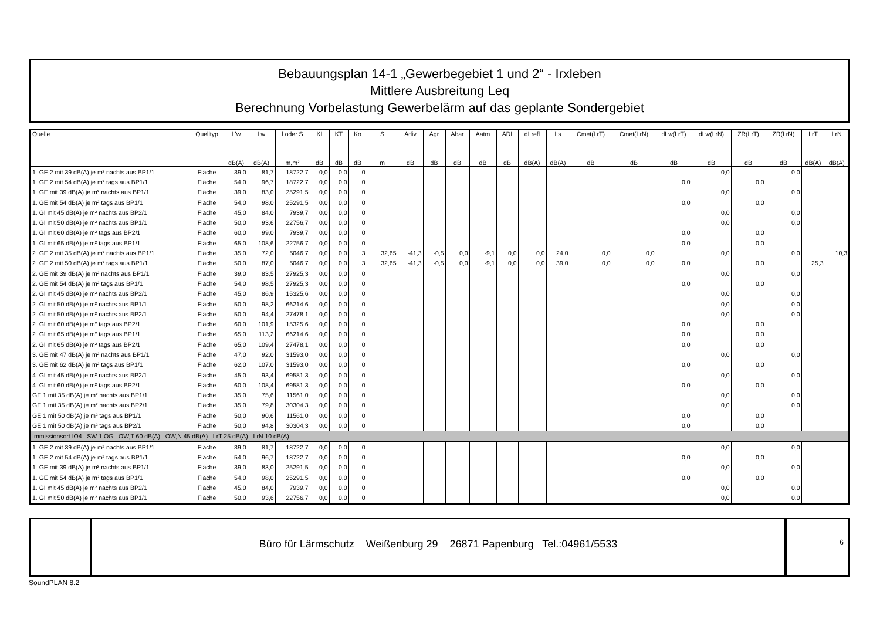Bebauungsplan 14-1 „Gewerbegebiet 1 und 2“ - Irxleben
Mittlere Ausbreitung Leq
Berechnung Vorbelastung Gewerbelärm auf das geplante Sondergebiet
| Quelle | Quelltyp | L'w | Lw | l oder S | KI | KT | Ko | S | Adiv | Agr | Abar | Aatm | ADI | dLrefl | Ls | Cmet(LrT) | Cmet(LrN) | dLw(LrT) | dLw(LrN) | ZR(LrT) | ZR(LrN) | LrT | LrN |
| --- | --- | --- | --- | --- | --- | --- | --- | --- | --- | --- | --- | --- | --- | --- | --- | --- | --- | --- | --- | --- | --- | --- | --- |
| | | dB(A) | dB(A) | m,m² | dB | dB | dB | m | dB | dB | dB | dB | dB | dB(A) | dB(A) | dB | dB | dB | dB | dB | dB | dB(A) | dB(A) |
| 1. GE 2 mit 39 dB(A) je m² nachts aus BP1/1 | Fläche | 39,0 | 81,7 | 18722,7 | 0,0 | 0,0 | 0 | | | | | | | | | | | | 0,0 | | 0,0 | | |
| 1. GE 2 mit 54 dB(A) je m² tags aus BP1/1 | Fläche | 54,0 | 96,7 | 18722,7 | 0,0 | 0,0 | 0 | | | | | | | | | | | 0,0 | | 0,0 | | | |
| 1. GE mit 39 dB(A) je m² nachts aus BP1/1 | Fläche | 39,0 | 83,0 | 25291,5 | 0,0 | 0,0 | 0 | | | | | | | | | | | | 0,0 | | 0,0 | | |
| 1. GE mit 54 dB(A) je m² tags aus BP1/1 | Fläche | 54,0 | 98,0 | 25291,5 | 0,0 | 0,0 | 0 | | | | | | | | | | | 0,0 | | 0,0 | | | |
| 1. GI mit 45 dB(A) je m² nachts aus BP2/1 | Fläche | 45,0 | 84,0 | 7939,7 | 0,0 | 0,0 | 0 | | | | | | | | | | | | 0,0 | | 0,0 | | |
| 1. GI mit 50 dB(A) je m² nachts aus BP1/1 | Fläche | 50,0 | 93,6 | 22756,7 | 0,0 | 0,0 | 0 | | | | | | | | | | | | 0,0 | | 0,0 | | |
| 1. GI mit 60 dB(A) je m² tags aus BP2/1 | Fläche | 60,0 | 99,0 | 7939,7 | 0,0 | 0,0 | 0 | | | | | | | | | | | 0,0 | | 0,0 | | | |
| 1. GI mit 65 dB(A) je m² tags aus BP1/1 | Fläche | 65,0 | 108,6 | 22756,7 | 0,0 | 0,0 | 0 | | | | | | | | | | | 0,0 | | 0,0 | | | |
| 2. GE 2 mit 35 dB(A) je m² nachts aus BP1/1 | Fläche | 35,0 | 72,0 | 5046,7 | 0,0 | 0,0 | 3 | 32,65 | -41,3 | -0,5 | 0,0 | -9,1 | 0,0 | 0,0 | 24,0 | 0,0 | 0,0 | | 0,0 | | 0,0 | | 10,3 |
| 2. GE 2 mit 50 dB(A) je m² tags aus BP1/1 | Fläche | 50,0 | 87,0 | 5046,7 | 0,0 | 0,0 | 3 | 32,65 | -41,3 | -0,5 | 0,0 | -9,1 | 0,0 | 0,0 | 39,0 | 0,0 | 0,0 | 0,0 | | 0,0 | | 25,3 | |
| 2. GE mit 39 dB(A) je m² nachts aus BP1/1 | Fläche | 39,0 | 83,5 | 27925,3 | 0,0 | 0,0 | 0 | | | | | | | | | | | | 0,0 | | 0,0 | | |
| 2. GE mit 54 dB(A) je m² tags aus BP1/1 | Fläche | 54,0 | 98,5 | 27925,3 | 0,0 | 0,0 | 0 | | | | | | | | | | | 0,0 | | 0,0 | | | |
| 2. GI mit 45 dB(A) je m² nachts aus BP2/1 | Fläche | 45,0 | 86,9 | 15325,6 | 0,0 | 0,0 | 0 | | | | | | | | | | | | 0,0 | | 0,0 | | |
| 2. GI mit 50 dB(A) je m² nachts aus BP1/1 | Fläche | 50,0 | 98,2 | 66214,6 | 0,0 | 0,0 | 0 | | | | | | | | | | | | 0,0 | | 0,0 | | |
| 2. GI mit 50 dB(A) je m² nachts aus BP2/1 | Fläche | 50,0 | 94,4 | 27478,1 | 0,0 | 0,0 | 0 | | | | | | | | | | | | 0,0 | | 0,0 | | |
| 2. GI mit 60 dB(A) je m² tags aus BP2/1 | Fläche | 60,0 | 101,9 | 15325,6 | 0,0 | 0,0 | 0 | | | | | | | | | | | 0,0 | | 0,0 | | | |
| 2. GI mit 65 dB(A) je m² tags aus BP1/1 | Fläche | 65,0 | 113,2 | 66214,6 | 0,0 | 0,0 | 0 | | | | | | | | | | | 0,0 | | 0,0 | | | |
| 2. GI mit 65 dB(A) je m² tags aus BP2/1 | Fläche | 65,0 | 109,4 | 27478,1 | 0,0 | 0,0 | 0 | | | | | | | | | | | 0,0 | | 0,0 | | | |
| 3. GE mit 47 dB(A) je m² nachts aus BP1/1 | Fläche | 47,0 | 92,0 | 31593,0 | 0,0 | 0,0 | 0 | | | | | | | | | | | | 0,0 | | 0,0 | | |
| 3. GE mit 62 dB(A) je m² tags aus BP1/1 | Fläche | 62,0 | 107,0 | 31593,0 | 0,0 | 0,0 | 0 | | | | | | | | | | | 0,0 | | 0,0 | | | |
| 4. GI mit 45 dB(A) je m² nachts aus BP2/1 | Fläche | 45,0 | 93,4 | 69581,3 | 0,0 | 0,0 | 0 | | | | | | | | | | | | 0,0 | | 0,0 | | |
| 4. GI mit 60 dB(A) je m² tags aus BP2/1 | Fläche | 60,0 | 108,4 | 69581,3 | 0,0 | 0,0 | 0 | | | | | | | | | | | 0,0 | | 0,0 | | | |
| GE 1 mit 35 dB(A) je m² nachts aus BP1/1 | Fläche | 35,0 | 75,6 | 11561,0 | 0,0 | 0,0 | 0 | | | | | | | | | | | | 0,0 | | 0,0 | | |
| GE 1 mit 35 dB(A) je m² nachts aus BP2/1 | Fläche | 35,0 | 79,8 | 30304,3 | 0,0 | 0,0 | 0 | | | | | | | | | | | | 0,0 | | 0,0 | | |
| GE 1 mit 50 dB(A) je m² tags aus BP1/1 | Fläche | 50,0 | 90,6 | 11561,0 | 0,0 | 0,0 | 0 | | | | | | | | | | | 0,0 | | 0,0 | | | |
| GE 1 mit 50 dB(A) je m² tags aus BP2/1 | Fläche | 50,0 | 94,8 | 30304,3 | 0,0 | 0,0 | 0 | | | | | | | | | | | 0,0 | | 0,0 | | | |
| Immissionsort IO4 SW 1.OG OW,T 60 dB(A) OW,N 45 dB(A) LrT 25 dB(A) LrN 10 dB(A) | | | | | | | | | | | | | | | | | | | | | | | |
| 1. GE 2 mit 39 dB(A) je m² nachts aus BP1/1 | Fläche | 39,0 | 81,7 | 18722,7 | 0,0 | 0,0 | 0 | | | | | | | | | | | | 0,0 | | 0,0 | | |
| 1. GE 2 mit 54 dB(A) je m² tags aus BP1/1 | Fläche | 54,0 | 96,7 | 18722,7 | 0,0 | 0,0 | 0 | | | | | | | | | | | 0,0 | | 0,0 | | | |
| 1. GE mit 39 dB(A) je m² nachts aus BP1/1 | Fläche | 39,0 | 83,0 | 25291,5 | 0,0 | 0,0 | 0 | | | | | | | | | | | | 0,0 | | 0,0 | | |
| 1. GE mit 54 dB(A) je m² tags aus BP1/1 | Fläche | 54,0 | 98,0 | 25291,5 | 0,0 | 0,0 | 0 | | | | | | | | | | | 0,0 | | 0,0 | | | |
| 1. GI mit 45 dB(A) je m² nachts aus BP2/1 | Fläche | 45,0 | 84,0 | 7939,7 | 0,0 | 0,0 | 0 | | | | | | | | | | | | 0,0 | | 0,0 | | |
| 1. GI mit 50 dB(A) je m² nachts aus BP1/1 | Fläche | 50,0 | 93,6 | 22756,7 | 0,0 | 0,0 | 0 | | | | | | | | | | | | 0,0 | | 0,0 | | |
Büro für Lärmschutz Weißenburg 29 26871 Papenburg Tel.:04961/5533
6
SoundPLAN 8.2